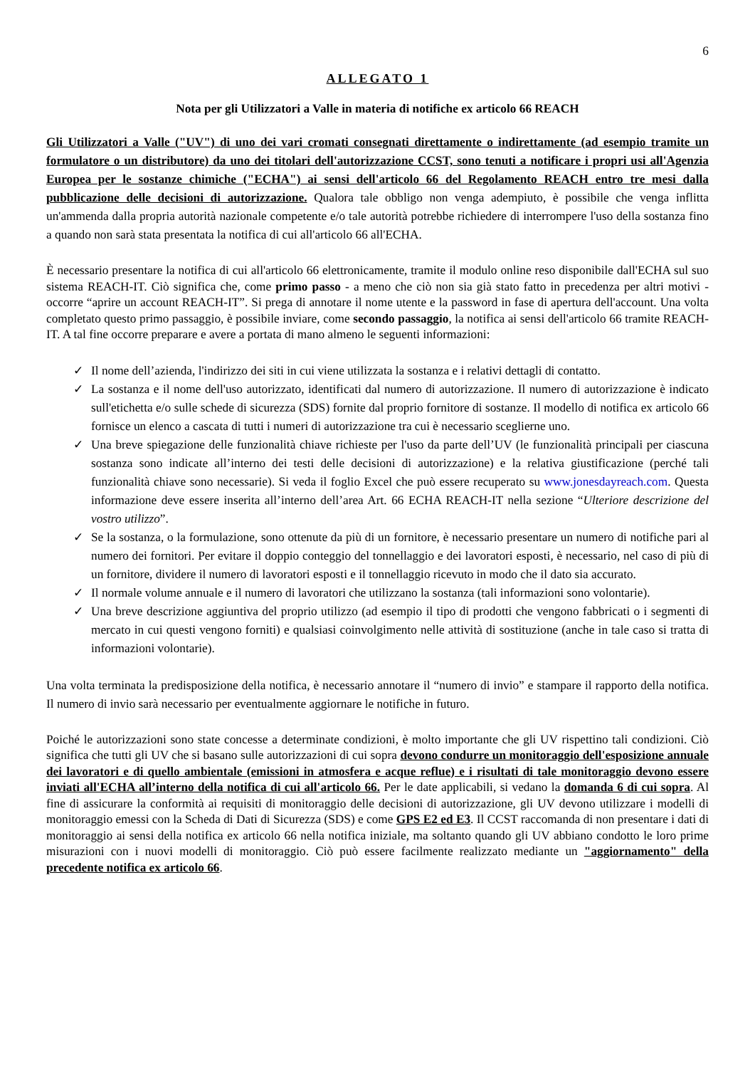6
ALLEGATO 1
Nota per gli Utilizzatori a Valle in materia di notifiche ex articolo 66 REACH
Gli Utilizzatori a Valle ("UV") di uno dei vari cromati consegnati direttamente o indirettamente (ad esempio tramite un formulatore o un distributore) da uno dei titolari dell'autorizzazione CCST, sono tenuti a notificare i propri usi all'Agenzia Europea per le sostanze chimiche ("ECHA") ai sensi dell'articolo 66 del Regolamento REACH entro tre mesi dalla pubblicazione delle decisioni di autorizzazione. Qualora tale obbligo non venga adempiuto, è possibile che venga inflitta un'ammenda dalla propria autorità nazionale competente e/o tale autorità potrebbe richiedere di interrompere l'uso della sostanza fino a quando non sarà stata presentata la notifica di cui all'articolo 66 all'ECHA.
È necessario presentare la notifica di cui all'articolo 66 elettronicamente, tramite il modulo online reso disponibile dall'ECHA sul suo sistema REACH-IT. Ciò significa che, come primo passo - a meno che ciò non sia già stato fatto in precedenza per altri motivi - occorre “aprire un account REACH-IT”. Si prega di annotare il nome utente e la password in fase di apertura dell'account. Una volta completato questo primo passaggio, è possibile inviare, come secondo passaggio, la notifica ai sensi dell'articolo 66 tramite REACH-IT. A tal fine occorre preparare e avere a portata di mano almeno le seguenti informazioni:
✓ Il nome dell’azienda, l'indirizzo dei siti in cui viene utilizzata la sostanza e i relativi dettagli di contatto.
✓ La sostanza e il nome dell'uso autorizzato, identificati dal numero di autorizzazione. Il numero di autorizzazione è indicato sull'etichetta e/o sulle schede di sicurezza (SDS) fornite dal proprio fornitore di sostanze. Il modello di notifica ex articolo 66 fornisce un elenco a cascata di tutti i numeri di autorizzazione tra cui è necessario sceglierne uno.
✓ Una breve spiegazione delle funzionalità chiave richieste per l'uso da parte dell’UV (le funzionalità principali per ciascuna sostanza sono indicate all’interno dei testi delle decisioni di autorizzazione) e la relativa giustificazione (perché tali funzionalità chiave sono necessarie). Si veda il foglio Excel che può essere recuperato su www.jonesdayreach.com. Questa informazione deve essere inserita all’interno dell’area Art. 66 ECHA REACH-IT nella sezione “Ulteriore descrizione del vostro utilizzo”.
✓ Se la sostanza, o la formulazione, sono ottenute da più di un fornitore, è necessario presentare un numero di notifiche pari al numero dei fornitori. Per evitare il doppio conteggio del tonnellaggio e dei lavoratori esposti, è necessario, nel caso di più di un fornitore, dividere il numero di lavoratori esposti e il tonnellaggio ricevuto in modo che il dato sia accurato.
✓ Il normale volume annuale e il numero di lavoratori che utilizzano la sostanza (tali informazioni sono volontarie).
✓ Una breve descrizione aggiuntiva del proprio utilizzo (ad esempio il tipo di prodotti che vengono fabbricati o i segmenti di mercato in cui questi vengono forniti) e qualsiasi coinvolgimento nelle attività di sostituzione (anche in tale caso si tratta di informazioni volontarie).
Una volta terminata la predisposizione della notifica, è necessario annotare il “numero di invio” e stampare il rapporto della notifica. Il numero di invio sarà necessario per eventualmente aggiornare le notifiche in futuro.
Poiché le autorizzazioni sono state concesse a determinate condizioni, è molto importante che gli UV rispettino tali condizioni. Ciò significa che tutti gli UV che si basano sulle autorizzazioni di cui sopra devono condurre un monitoraggio dell'esposizione annuale dei lavoratori e di quello ambientale (emissioni in atmosfera e acque reflue) e i risultati di tale monitoraggio devono essere inviati all'ECHA all’interno della notifica di cui all'articolo 66. Per le date applicabili, si vedano la domanda 6 di cui sopra. Al fine di assicurare la conformità ai requisiti di monitoraggio delle decisioni di autorizzazione, gli UV devono utilizzare i modelli di monitoraggio emessi con la Scheda di Dati di Sicurezza (SDS) e come GPS E2 ed E3. Il CCST raccomanda di non presentare i dati di monitoraggio ai sensi della notifica ex articolo 66 nella notifica iniziale, ma soltanto quando gli UV abbiano condotto le loro prime misurazioni con i nuovi modelli di monitoraggio. Ciò può essere facilmente realizzato mediante un "aggiornamento" della precedente notifica ex articolo 66.